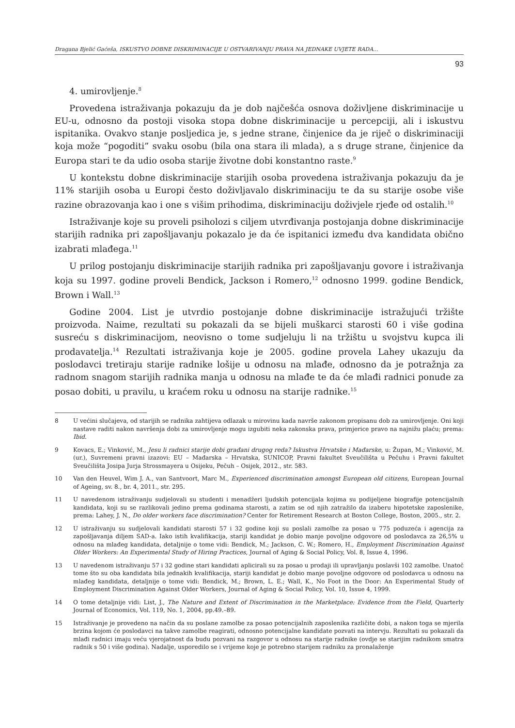Dragana Bjelić Gaćeša, ISKUSTVO DOBNE DISKRIMINACIJE U OSTVARIVANJU PRAVA NA JEDNAKE UVJETE RADA...
93
4. umirovljenje.<sup>8</sup>
Provedena istraživanja pokazuju da je dob najčešća osnova doživljene diskriminacije u EU-u, odnosno da postoji visoka stopa dobne diskriminacije u percepciji, ali i iskustvu ispitanika. Ovakvo stanje posljedica je, s jedne strane, činjenice da je riječ o diskriminaciji koja može “pogoditi” svaku osobu (bila ona stara ili mlada), a s druge strane, činjenice da Europa stari te da udio osoba starije životne dobi konstantno raste.<sup>9</sup>
U kontekstu dobne diskriminacije starijih osoba provedena istraživanja pokazuju da je 11% starijih osoba u Europi često doživljavalo diskriminaciju te da su starije osobe više razine obrazovanja kao i one s višim prihodima, diskriminaciju doživjele rjeđe od ostalih.<sup>10</sup>
Istraživanje koje su proveli psiholozi s ciljem utvrđivanja postojanja dobne diskriminacije starijih radnika pri zapošljavanju pokazalo je da će ispitanici između dva kandidata obično izabrati mlađega.<sup>11</sup>
U prilog postojanju diskriminacije starijih radnika pri zapošljavanju govore i istraživanja koja su 1997. godine proveli Bendick, Jackson i Romero,<sup>12</sup> odnosno 1999. godine Bendick, Brown i Wall.<sup>13</sup>
Godine 2004. List je utvrdio postojanje dobne diskriminacije istražujući tržište proizvoda. Naime, rezultati su pokazali da se bijeli muškarci starosti 60 i više godina susreću s diskriminacijom, neovisno o tome sudjeluju li na tržištu u svojstvu kupca ili prodavatelja.<sup>14</sup> Rezultati istraživanja koje je 2005. godine provela Lahey ukazuju da poslodavci tretiraju starije radnike lošije u odnosu na mlađe, odnosno da je potražnja za radnom snagom starijih radnika manja u odnosu na mlađe te da će mlađi radnici ponude za posao dobiti, u pravilu, u kraćem roku u odnosu na starije radnike.<sup>15</sup>
8 U većini slučajeva, od starijih se radnika zahtijeva odlazak u mirovinu kada navrše zakonom propisanu dob za umirovljenje. Oni koji nastave raditi nakon navršenja dobi za umirovljenje mogu izgubiti neka zakonska prava, primjerice pravo na najnižu plaću; prema: Ibid.
9 Kovacs, E.; Vinković, M., Jesu li radnici starije dobi građani drugog reda? Iskustva Hrvatske i Mađarske, u: Župan, M.; Vinković, M. (ur.), Suvremeni pravni izazovi: EU – Mađarska – Hrvatska, SUNICOP, Pravni fakultet Sveučilišta u Pečuhu i Pravni fakultet Sveučilišta Josipa Jurja Strossmayera u Osijeku, Pečuh – Osijek, 2012., str. 583.
10 Van den Heuvel, Wim J. A., van Santvoort, Marc M., Experienced discrimination amongst European old citizens, European Journal of Ageing, sv. 8., br. 4, 2011., str. 295.
11 U navedenom istraživanju sudjelovali su studenti i menadžeri ljudskih potencijala kojima su podijeljene biografije potencijalnih kandidata, koji su se razlikovali jedino prema godinama starosti, a zatim se od njih zatražilo da izaberu hipotetske zaposlenike, prema: Lahey, J. N., Do older workers face discrimination? Center for Retirement Research at Boston College, Boston, 2005., str. 2.
12 U istraživanju su sudjelovali kandidati starosti 57 i 32 godine koji su poslali zamolbe za posao u 775 poduzeća i agencija za zapošljavanja diljem SAD-a. Iako istih kvalifikacija, stariji kandidat je dobio manje povoljne odgovore od poslodavca za 26,5% u odnosu na mlađeg kandidata, detaljnije o tome vidi: Bendick, M.; Jackson, C. W.; Romero, H., Employment Discrimination Against Older Workers: An Experimental Study of Hiring Practices, Journal of Aging & Social Policy, Vol. 8, Issue 4, 1996.
13 U navedenom istraživanju 57 i 32 godine stari kandidati aplicirali su za posao u prodaji ili upravljanju poslavši 102 zamolbe. Unatoč tome što su oba kandidata bila jednakih kvalifikacija, stariji kandidat je dobio manje povoljne odgovore od poslodavca u odnosu na mlađeg kandidata, detaljnije o tome vidi: Bendick, M.; Brown, L. E.; Wall, K., No Foot in the Door: An Experimental Study of Employment Discrimination Against Older Workers, Journal of Aging & Social Policy, Vol. 10, Issue 4, 1999.
14 O tome detaljnije vidi: List, J., The Nature and Extent of Discrimination in the Marketplace: Evidence from the Field, Quarterly Journal of Economics, Vol. 119, No. 1, 2004, pp.49.–89.
15 Istraživanje je provedeno na način da su poslane zamolbe za posao potencijalnih zaposlenika različite dobi, a nakon toga se mjerila brzina kojom će poslodavci na takve zamolbe reagirati, odnosno potencijalne kandidate pozvati na intervju. Rezultati su pokazali da mlađi radnici imaju veću vjerojatnost da budu pozvani na razgovor u odnosu na starije radnike (ovdje se starijim radnikom smatra radnik s 50 i više godina). Nadalje, usporedilo se i vrijeme koje je potrebno starijem radniku za pronalaženje